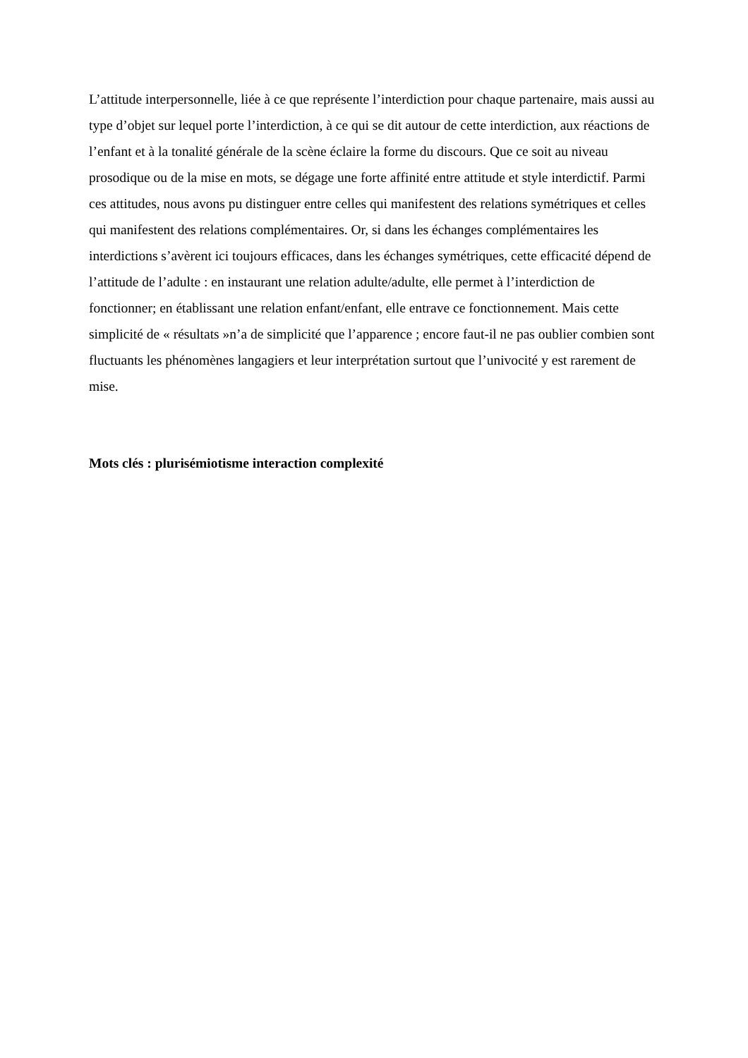L’attitude interpersonnelle, liée à ce que représente l’interdiction pour chaque partenaire, mais aussi au type d’objet sur lequel porte l’interdiction, à ce qui se dit autour de cette interdiction, aux réactions de l’enfant et à la tonalité générale de la scène éclaire la forme du discours. Que ce soit au niveau prosodique ou de la mise en mots, se dégage une forte affinité entre attitude et style interdictif. Parmi ces attitudes, nous avons pu distinguer entre celles qui manifestent des relations symétriques et celles qui manifestent des relations complémentaires. Or, si dans les échanges complémentaires les interdictions s’avèrent ici toujours efficaces, dans les échanges symétriques, cette efficacité dépend de l’attitude de l’adulte : en instaurant une relation adulte/adulte, elle permet à l’interdiction de fonctionner; en établissant une relation enfant/enfant, elle entrave ce fonctionnement. Mais cette simplicité de « résultats »n’a de simplicité que l’apparence ; encore faut-il ne pas oublier combien sont fluctuants les phénomènes langagiers et leur interprétation surtout que l’univocité y est rarement de mise.
Mots clés : plurisémiotisme interaction complexité